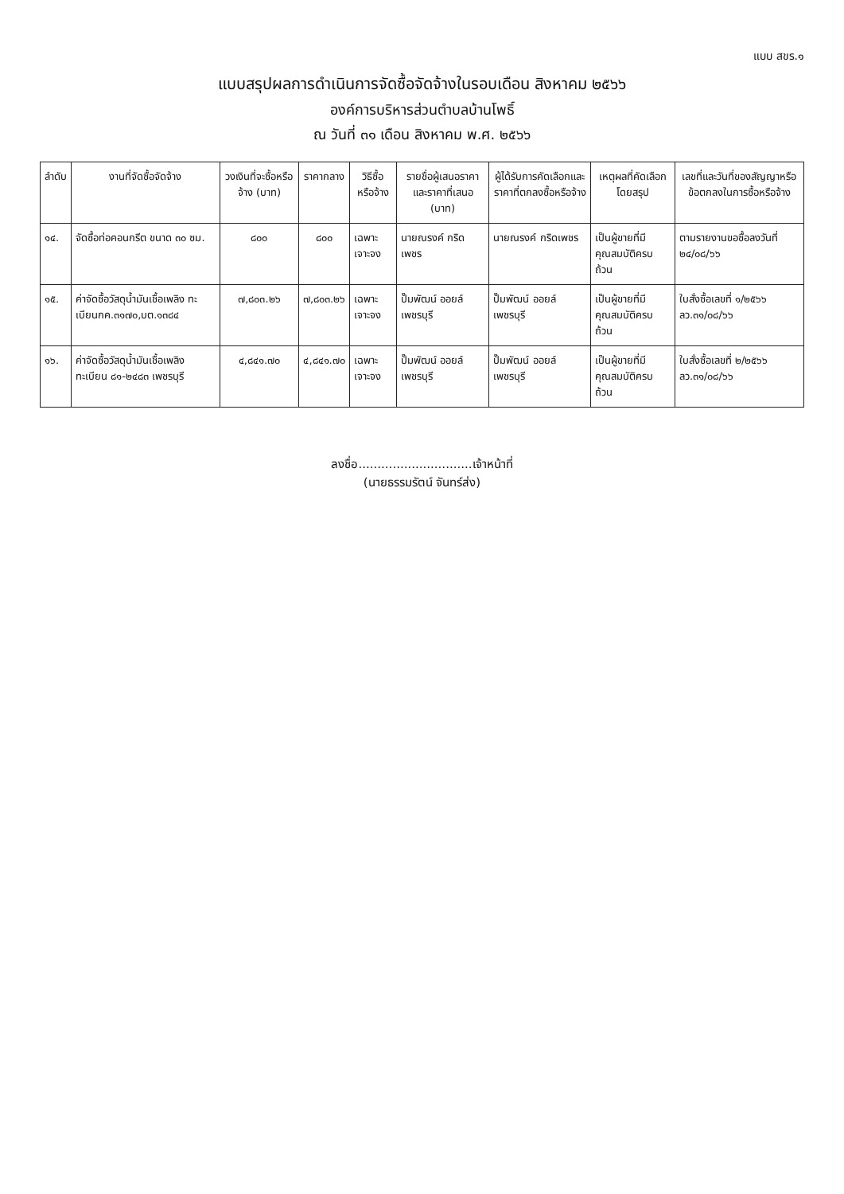แบบ สขร.๑
แบบสรุปผลการดำเนินการจัดซื้อจัดจ้างในรอบเดือน สิงหาคม ๒๕๖๖
องค์การบริหารส่วนตำบลบ้านโพธิ์
ณ วันที่ ๓๑ เดือน สิงหาคม พ.ศ. ๒๕๖๖
| ลำดับ | งานที่จัดซื้อจัดจ้าง | วงเงินที่จะซื้อหรือจ้าง (บาท) | ราคากลาง | วิธีซื้อหรือจ้าง | รายชื่อผู้เสนอราคาและราคาที่เสนอ (บาท) | ผู้ได้รับการคัดเลือกและราคาที่ตกลงซื้อหรือจ้าง | เหตุผลที่คัดเลือกโดยสรุป | เลขที่และวันที่ของสัญญาหรือข้อตกลงในการซื้อหรือจ้าง |
| --- | --- | --- | --- | --- | --- | --- | --- | --- |
| ๑๔. | จัดซื้อท่อคอนกรีต ขนาด ๓๐ ซม. | ๘๐๐ | ๘๐๐ | เฉพาะเจาะจง | นายณรงค์ กริดเพชร | นายณรงค์ กริดเพชร | เป็นผู้ขายที่มีคุณสมบัติครบถ้วน | ตามรายงานขอซื้อลงวันที่ ๒๔/๐๘/๖๖ |
| ๑๕. | ค่าจัดซื้อวัสดุน้ำมันเชื้อเพลิง ทะเบียนกค.๓๑๗๐,บต.๑๓๘๔ | ๗,๘๐๓.๒๖ | ๗,๘๐๓.๒๖ | เฉพาะเจาะจง | ปั๊มพัฒน์ ออยล์เพชรบุรี | ปั๊มพัฒน์ ออยล์เพชรบุรี | เป็นผู้ขายที่มีคุณสมบัติครบถ้วน | ใบสั่งซื้อเลขที่ ๑/๒๕๖๖ ลว.๓๑/๐๘/๖๖ |
| ๑๖. | ค่าจัดซื้อวัสดุน้ำมันเชื้อเพลิงทะเบียน ๘๑-๒๔๘๓ เพชรบุรี | ๔,๘๔๑.๗๐ | ๔,๘๔๑.๗๐ | เฉพาะเจาะจง | ปั๊มพัฒน์ ออยล์เพชรบุรี | ปั๊มพัฒน์ ออยล์เพชรบุรี | เป็นผู้ขายที่มีคุณสมบัติครบถ้วน | ใบสั่งซื้อเลขที่ ๒/๒๕๖๖ ลว.๓๑/๐๘/๖๖ |
ลงชื่อ..............................เจ้าหน้าที่
(นายธรรมรัตน์ จันทร์ส่ง)